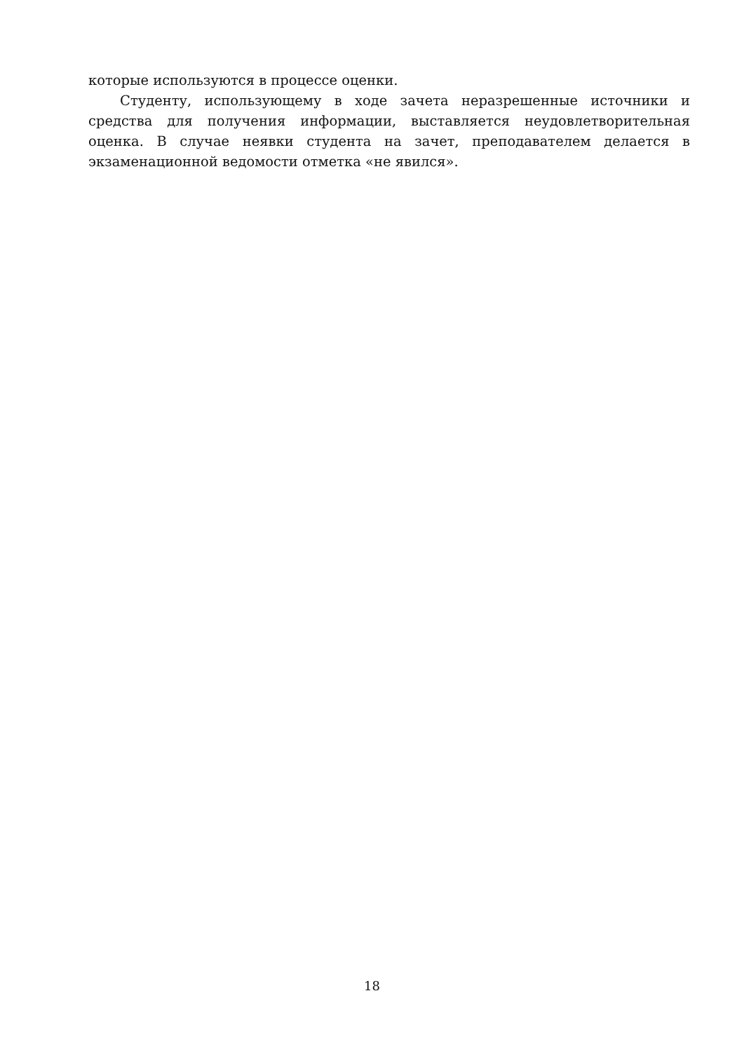которые используются в процессе оценки.
Студенту, использующему в ходе зачета неразрешенные источники и средства для получения информации, выставляется неудовлетворительная оценка. В случае неявки студента на зачет, преподавателем делается в экзаменационной ведомости отметка «не явился».
18